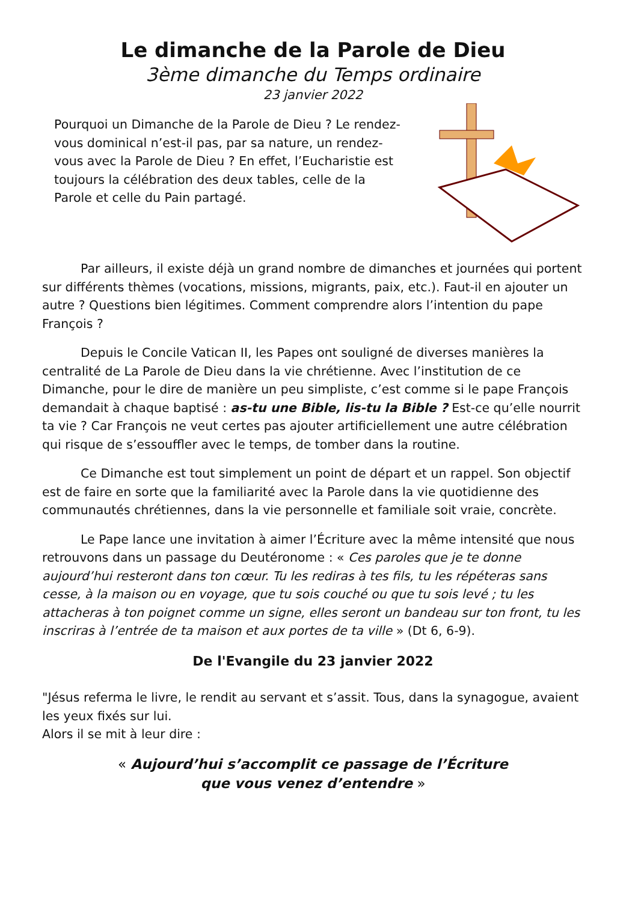Le dimanche de la Parole de Dieu
3ème dimanche du Temps ordinaire
23 janvier 2022
Pourquoi un Dimanche de la Parole de Dieu ? Le rendez-vous dominical n’est-il pas, par sa nature, un rendez-vous avec la Parole de Dieu ? En effet, l’Eucharistie est toujours la célébration des deux tables, celle de la Parole et celle du Pain partagé.
Par ailleurs, il existe déjà un grand nombre de dimanches et journées qui portent sur différents thèmes (vocations, missions, migrants, paix, etc.). Faut-il en ajouter un autre ? Questions bien légitimes. Comment comprendre alors l’intention du pape François ?
Depuis le Concile Vatican II, les Papes ont souligné de diverses manières la centralité de La Parole de Dieu dans la vie chrétienne. Avec l’institution de ce Dimanche, pour le dire de manière un peu simpliste, c’est comme si le pape François demandait à chaque baptisé : as-tu une Bible, lis-tu la Bible ? Est-ce qu’elle nourrit ta vie ? Car François ne veut certes pas ajouter artificiellement une autre célébration qui risque de s’essouffler avec le temps, de tomber dans la routine.
Ce Dimanche est tout simplement un point de départ et un rappel. Son objectif est de faire en sorte que la familiarité avec la Parole dans la vie quotidienne des communautés chrétiennes, dans la vie personnelle et familiale soit vraie, concrète.
Le Pape lance une invitation à aimer l’Écriture avec la même intensité que nous retrouvons dans un passage du Deutéronome : « Ces paroles que je te donne aujourd’hui resteront dans ton cœur. Tu les rediras à tes fils, tu les répéteras sans cesse, à la maison ou en voyage, que tu sois couché ou que tu sois levé ; tu les attacheras à ton poignet comme un signe, elles seront un bandeau sur ton front, tu les inscriras à l’entrée de ta maison et aux portes de ta ville » (Dt 6, 6-9).
De l'Evangile du 23 janvier 2022
"Jésus referma le livre, le rendit au servant et s’assit. Tous, dans la synagogue, avaient les yeux fixés sur lui.
Alors il se mit à leur dire :
« Aujourd’hui s’accomplit ce passage de l’Écriture
que vous venez d’entendre »